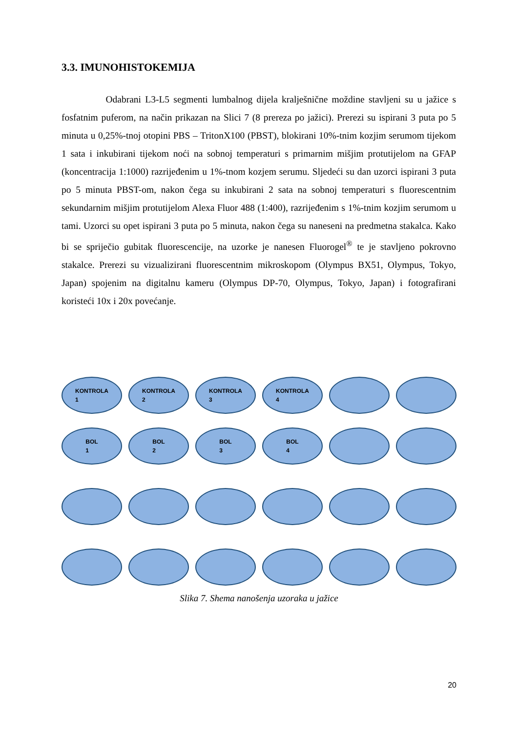3.3. IMUNOHISTOKEMIJA
Odabrani L3-L5 segmenti lumbalnog dijela kralješnične moždine stavljeni su u jažice s fosfatnim puferom, na način prikazan na Slici 7 (8 prereza po jažici). Prerezi su ispirani 3 puta po 5 minuta u 0,25%-tnoj otopini PBS – TritonX100 (PBST), blokirani 10%-tnim kozjim serumom tijekom 1 sata i inkubirani tijekom noći na sobnoj temperaturi s primarnim mišjim protutijelom na GFAP (koncentracija 1:1000) razrijeđenim u 1%-tnom kozjem serumu. Sljedeći su dan uzorci ispirani 3 puta po 5 minuta PBST-om, nakon čega su inkubirani 2 sata na sobnoj temperaturi s fluorescentnim sekundarnim mišjim protutijelom Alexa Fluor 488 (1:400), razrijeđenim s 1%-tnim kozjim serumom u tami. Uzorci su opet ispirani 3 puta po 5 minuta, nakon čega su naneseni na predmetna stakalca. Kako bi se spriječio gubitak fluorescencije, na uzorke je nanesen Fluorogel<sup>®</sup> te je stavljeno pokrovno stakalce. Prerezi su vizualizirani fluorescentnim mikroskopom (Olympus BX51, Olympus, Tokyo, Japan) spojenim na digitalnu kameru (Olympus DP-70, Olympus, Tokyo, Japan) i fotografirani koristeći 10x i 20x povećanje.
KONTROLA
1
KONTROLA
2
KONTROLA
3
KONTROLA
4
BOL
1
BOL
2
BOL
3
BOL
4
Slika 7. Shema nanošenja uzoraka u jažice
20